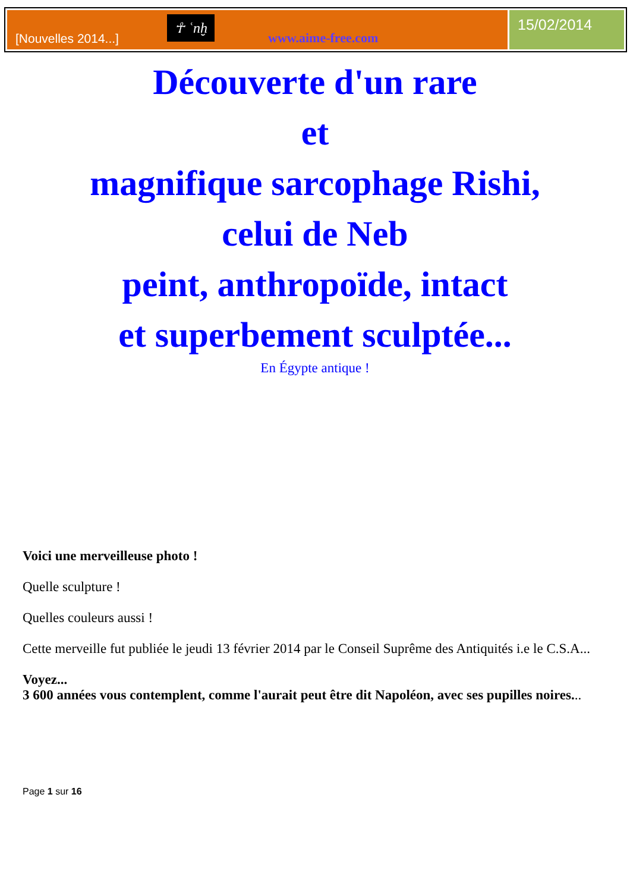[Nouvelles 2014...] ☥ ʿnḫ www.aime-free.com
15/02/2014
Découverte d'un rare
et
magnifique sarcophage Rishi,
celui de Neb
peint, anthropoïde, intact
et superbement sculptée...
En Égypte antique !
Voici une merveilleuse photo !
Quelle sculpture !
Quelles couleurs aussi !
Cette merveille fut publiée le jeudi 13 février 2014 par le Conseil Suprême des Antiquités i.e le C.S.A...
Voyez...
3 600 années vous contemplent, comme l'aurait peut être dit Napoléon, avec ses pupilles noires...
Page 1 sur 16